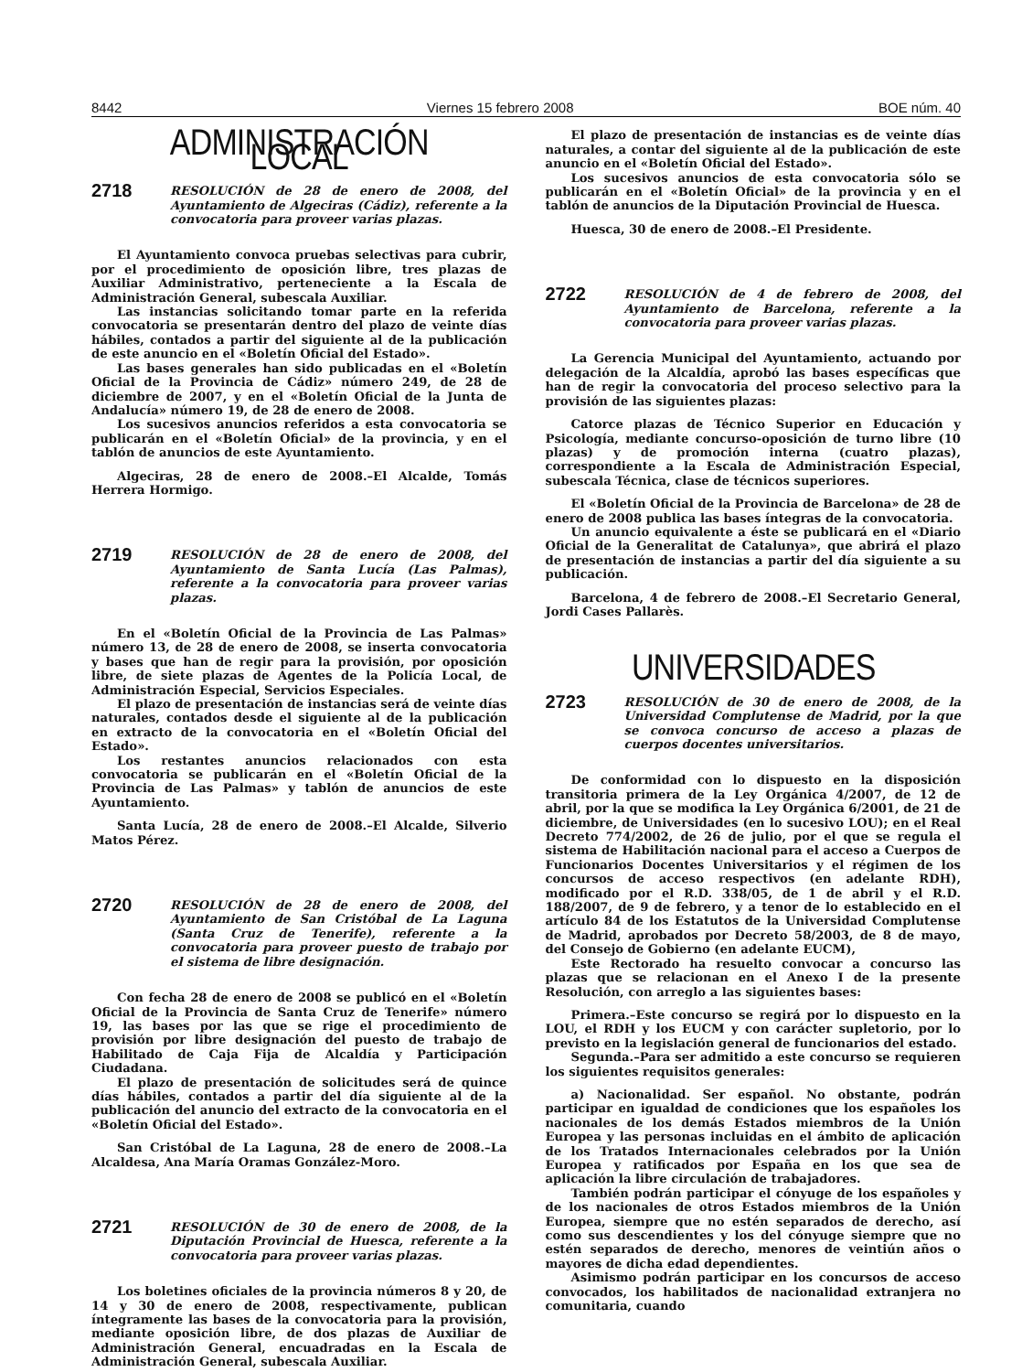8442 Viernes 15 febrero 2008 BOE núm. 40
ADMINISTRACIÓN LOCAL
2718
RESOLUCIÓN de 28 de enero de 2008, del Ayuntamiento de Algeciras (Cádiz), referente a la convocatoria para proveer varias plazas.
El Ayuntamiento convoca pruebas selectivas para cubrir, por el procedimiento de oposición libre, tres plazas de Auxiliar Administrativo, perteneciente a la Escala de Administración General, subescala Auxiliar.
Las instancias solicitando tomar parte en la referida convocatoria se presentarán dentro del plazo de veinte días hábiles, contados a partir del siguiente al de la publicación de este anuncio en el «Boletín Oficial del Estado».
Las bases generales han sido publicadas en el «Boletín Oficial de la Provincia de Cádiz» número 249, de 28 de diciembre de 2007, y en el «Boletín Oficial de la Junta de Andalucía» número 19, de 28 de enero de 2008.
Los sucesivos anuncios referidos a esta convocatoria se publicarán en el «Boletín Oficial» de la provincia, y en el tablón de anuncios de este Ayuntamiento.
Algeciras, 28 de enero de 2008.–El Alcalde, Tomás Herrera Hormigo.
2719
RESOLUCIÓN de 28 de enero de 2008, del Ayuntamiento de Santa Lucía (Las Palmas), referente a la convocatoria para proveer varias plazas.
En el «Boletín Oficial de la Provincia de Las Palmas» número 13, de 28 de enero de 2008, se inserta convocatoria y bases que han de regir para la provisión, por oposición libre, de siete plazas de Agentes de la Policía Local, de Administración Especial, Servicios Especiales.
El plazo de presentación de instancias será de veinte días naturales, contados desde el siguiente al de la publicación en extracto de la convocatoria en el «Boletín Oficial del Estado».
Los restantes anuncios relacionados con esta convocatoria se publicarán en el «Boletín Oficial de la Provincia de Las Palmas» y tablón de anuncios de este Ayuntamiento.
Santa Lucía, 28 de enero de 2008.–El Alcalde, Silverio Matos Pérez.
2720
RESOLUCIÓN de 28 de enero de 2008, del Ayuntamiento de San Cristóbal de La Laguna (Santa Cruz de Tenerife), referente a la convocatoria para proveer puesto de trabajo por el sistema de libre designación.
Con fecha 28 de enero de 2008 se publicó en el «Boletín Oficial de la Provincia de Santa Cruz de Tenerife» número 19, las bases por las que se rige el procedimiento de provisión por libre designación del puesto de trabajo de Habilitado de Caja Fija de Alcaldía y Participación Ciudadana.
El plazo de presentación de solicitudes será de quince días hábiles, contados a partir del día siguiente al de la publicación del anuncio del extracto de la convocatoria en el «Boletín Oficial del Estado».
San Cristóbal de La Laguna, 28 de enero de 2008.–La Alcaldesa, Ana María Oramas González-Moro.
2721
RESOLUCIÓN de 30 de enero de 2008, de la Diputación Provincial de Huesca, referente a la convocatoria para proveer varias plazas.
Los boletines oficiales de la provincia números 8 y 20, de 14 y 30 de enero de 2008, respectivamente, publican íntegramente las bases de la convocatoria para la provisión, mediante oposición libre, de dos plazas de Auxiliar de Administración General, encuadradas en la Escala de Administración General, subescala Auxiliar.
El plazo de presentación de instancias es de veinte días naturales, a contar del siguiente al de la publicación de este anuncio en el «Boletín Oficial del Estado».
Los sucesivos anuncios de esta convocatoria sólo se publicarán en el «Boletín Oficial» de la provincia y en el tablón de anuncios de la Diputación Provincial de Huesca.
Huesca, 30 de enero de 2008.–El Presidente.
2722
RESOLUCIÓN de 4 de febrero de 2008, del Ayuntamiento de Barcelona, referente a la convocatoria para proveer varias plazas.
La Gerencia Municipal del Ayuntamiento, actuando por delegación de la Alcaldía, aprobó las bases específicas que han de regir la convocatoria del proceso selectivo para la provisión de las siguientes plazas:
Catorce plazas de Técnico Superior en Educación y Psicología, mediante concurso-oposición de turno libre (10 plazas) y de promoción interna (cuatro plazas), correspondiente a la Escala de Administración Especial, subescala Técnica, clase de técnicos superiores.
El «Boletín Oficial de la Provincia de Barcelona» de 28 de enero de 2008 publica las bases íntegras de la convocatoria.
Un anuncio equivalente a éste se publicará en el «Diario Oficial de la Generalitat de Catalunya», que abrirá el plazo de presentación de instancias a partir del día siguiente a su publicación.
Barcelona, 4 de febrero de 2008.–El Secretario General, Jordi Cases Pallarès.
UNIVERSIDADES
2723
RESOLUCIÓN de 30 de enero de 2008, de la Universidad Complutense de Madrid, por la que se convoca concurso de acceso a plazas de cuerpos docentes universitarios.
De conformidad con lo dispuesto en la disposición transitoria primera de la Ley Orgánica 4/2007, de 12 de abril, por la que se modifica la Ley Orgánica 6/2001, de 21 de diciembre, de Universidades (en lo sucesivo LOU); en el Real Decreto 774/2002, de 26 de julio, por el que se regula el sistema de Habilitación nacional para el acceso a Cuerpos de Funcionarios Docentes Universitarios y el régimen de los concursos de acceso respectivos (en adelante RDH), modificado por el R.D. 338/05, de 1 de abril y el R.D. 188/2007, de 9 de febrero, y a tenor de lo establecido en el artículo 84 de los Estatutos de la Universidad Complutense de Madrid, aprobados por Decreto 58/2003, de 8 de mayo, del Consejo de Gobierno (en adelante EUCM),
Este Rectorado ha resuelto convocar a concurso las plazas que se relacionan en el Anexo I de la presente Resolución, con arreglo a las siguientes bases:
Primera.–Este concurso se regirá por lo dispuesto en la LOU, el RDH y los EUCM y con carácter supletorio, por lo previsto en la legislación general de funcionarios del estado.
Segunda.–Para ser admitido a este concurso se requieren los siguientes requisitos generales:
a) Nacionalidad. Ser español. No obstante, podrán participar en igualdad de condiciones que los españoles los nacionales de los demás Estados miembros de la Unión Europea y las personas incluidas en el ámbito de aplicación de los Tratados Internacionales celebrados por la Unión Europea y ratificados por España en los que sea de aplicación la libre circulación de trabajadores.
También podrán participar el cónyuge de los españoles y de los nacionales de otros Estados miembros de la Unión Europea, siempre que no estén separados de derecho, así como sus descendientes y los del cónyuge siempre que no estén separados de derecho, menores de veintiún años o mayores de dicha edad dependientes.
Asimismo podrán participar en los concursos de acceso convocados, los habilitados de nacionalidad extranjera no comunitaria, cuando